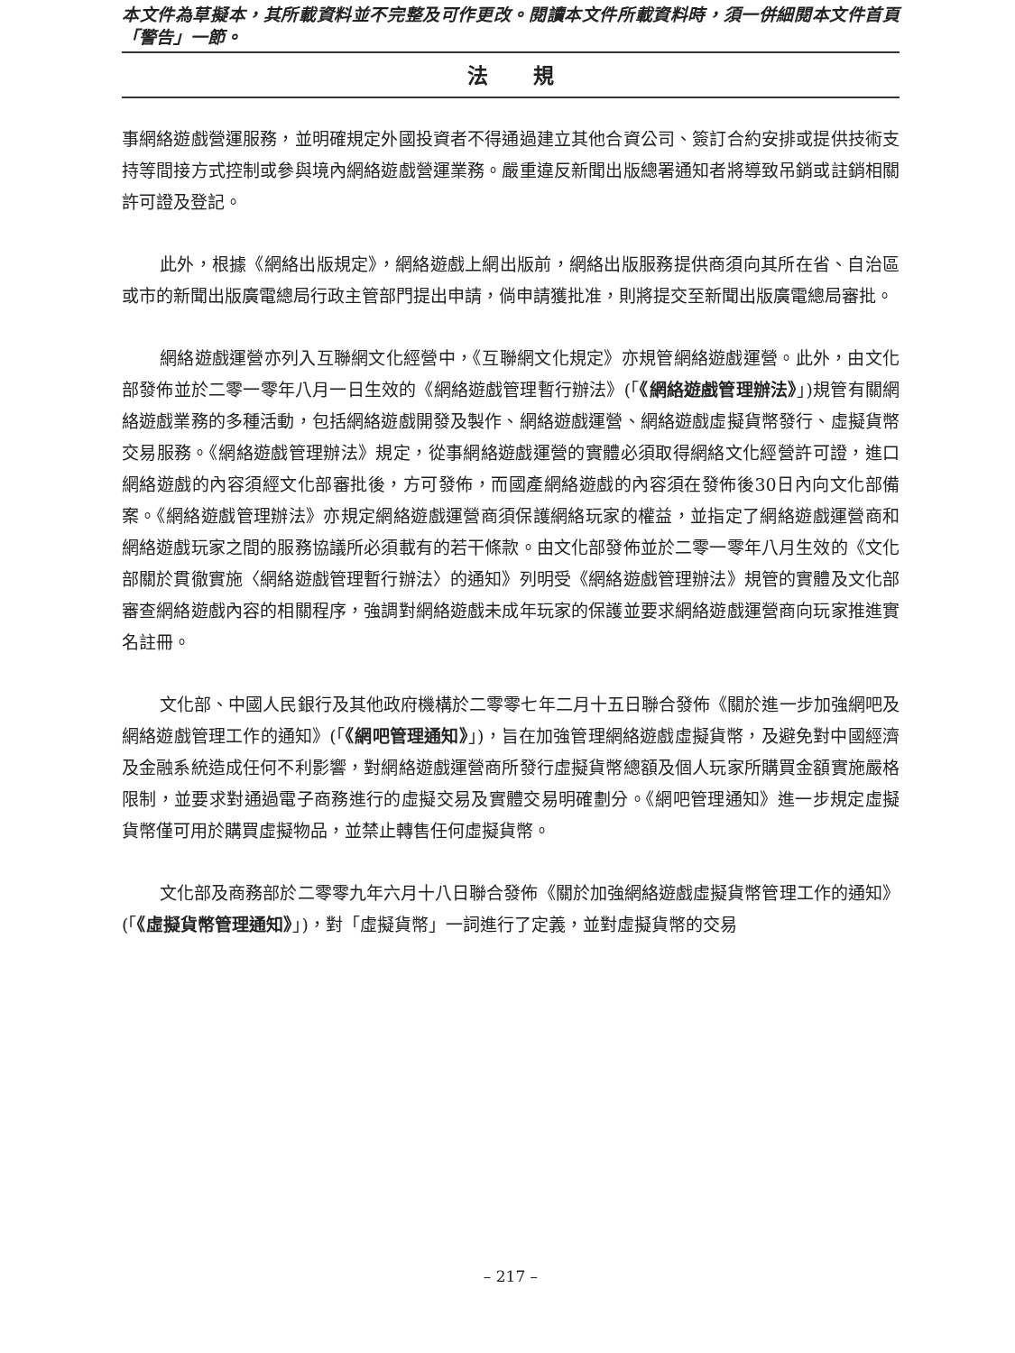本文件為草擬本，其所載資料並不完整及可作更改。閱讀本文件所載資料時，須一併細閱本文件首頁「警告」一節。
法規
事網絡遊戲營運服務，並明確規定外國投資者不得通過建立其他合資公司、簽訂合約安排或提供技術支持等間接方式控制或參與境內網絡遊戲營運業務。嚴重違反新聞出版總署通知者將導致吊銷或註銷相關許可證及登記。
此外，根據《網絡出版規定》，網絡遊戲上網出版前，網絡出版服務提供商須向其所在省、自治區或市的新聞出版廣電總局行政主管部門提出申請，倘申請獲批准，則將提交至新聞出版廣電總局審批。
網絡遊戲運營亦列入互聯網文化經營中，《互聯網文化規定》亦規管網絡遊戲運營。此外，由文化部發佈並於二零一零年八月一日生效的《網絡遊戲管理暫行辦法》(「《網絡遊戲管理辦法》」)規管有關網絡遊戲業務的多種活動，包括網絡遊戲開發及製作、網絡遊戲運營、網絡遊戲虛擬貨幣發行、虛擬貨幣交易服務。《網絡遊戲管理辦法》規定，從事網絡遊戲運營的實體必須取得網絡文化經營許可證，進口網絡遊戲的內容須經文化部審批後，方可發佈，而國產網絡遊戲的內容須在發佈後30日內向文化部備案。《網絡遊戲管理辦法》亦規定網絡遊戲運營商須保護網絡玩家的權益，並指定了網絡遊戲運營商和網絡遊戲玩家之間的服務協議所必須載有的若干條款。由文化部發佈並於二零一零年八月生效的《文化部關於貫徹實施〈網絡遊戲管理暫行辦法〉的通知》列明受《網絡遊戲管理辦法》規管的實體及文化部審查網絡遊戲內容的相關程序，強調對網絡遊戲未成年玩家的保護並要求網絡遊戲運營商向玩家推進實名註冊。
文化部、中國人民銀行及其他政府機構於二零零七年二月十五日聯合發佈《關於進一步加強網吧及網絡遊戲管理工作的通知》(「《網吧管理通知》」)，旨在加強管理網絡遊戲虛擬貨幣，及避免對中國經濟及金融系統造成任何不利影響，對網絡遊戲運營商所發行虛擬貨幣總額及個人玩家所購買金額實施嚴格限制，並要求對通過電子商務進行的虛擬交易及實體交易明確劃分。《網吧管理通知》進一步規定虛擬貨幣僅可用於購買虛擬物品，並禁止轉售任何虛擬貨幣。
文化部及商務部於二零零九年六月十八日聯合發佈《關於加強網絡遊戲虛擬貨幣管理工作的通知》(「《虛擬貨幣管理通知》」)，對「虛擬貨幣」一詞進行了定義，並對虛擬貨幣的交易
– 217 –